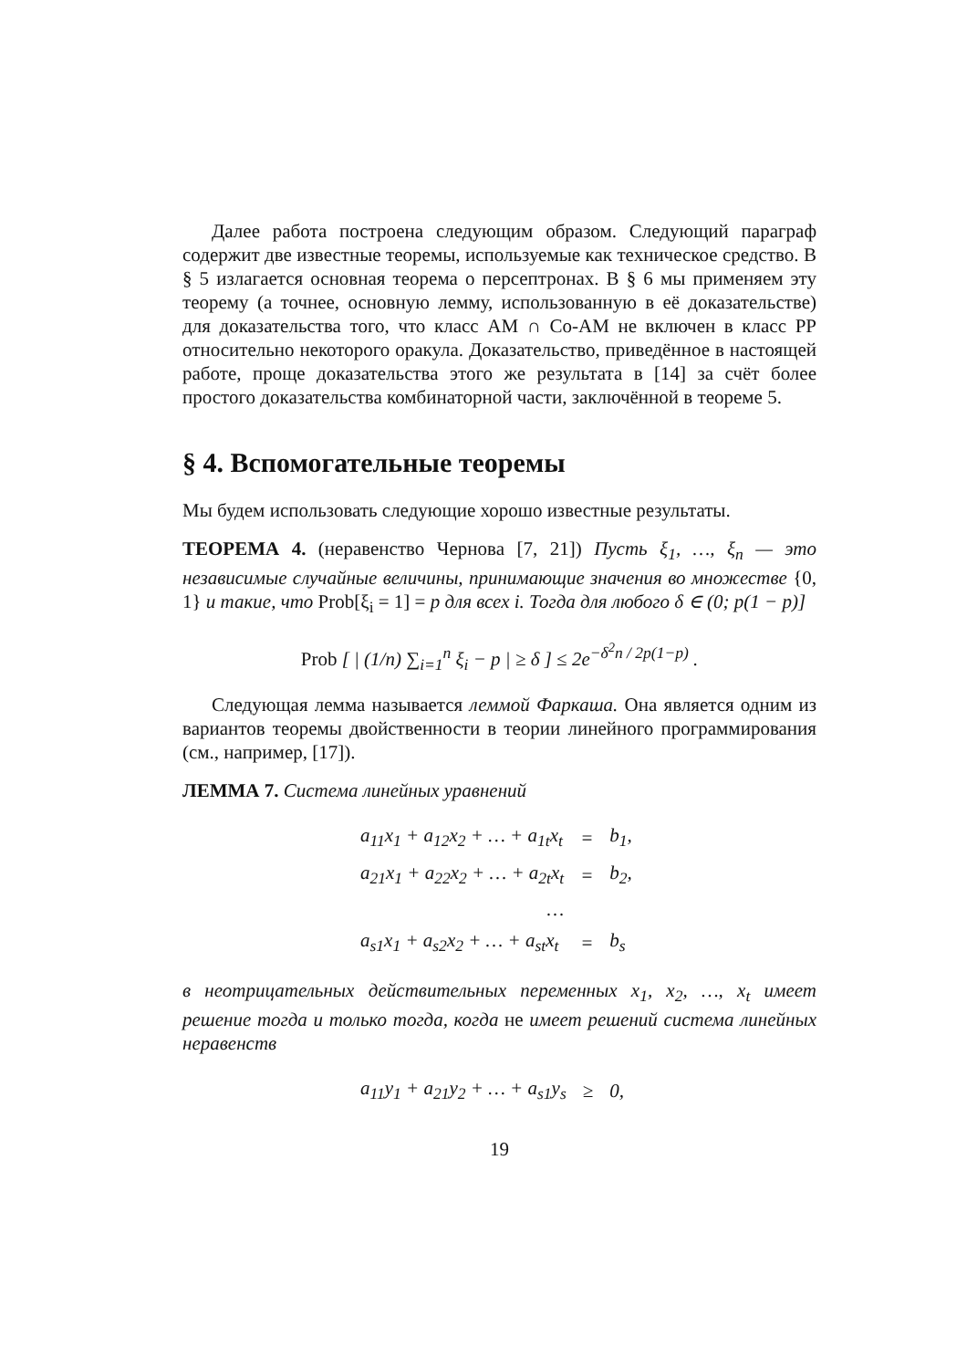Далее работа построена следующим образом. Следующий параграф содержит две известные теоремы, используемые как техническое средство. В § 5 излагается основная теорема о персептронах. В § 6 мы применяем эту теорему (а точнее, основную лемму, использованную в её доказательстве) для доказательства того, что класс AM ∩ Co-AM не включен в класс PP относительно некоторого оракула. Доказательство, приведённое в настоящей работе, проще доказательства этого же результата в [14] за счёт более простого доказательства комбинаторной части, заключённой в теореме 5.
§ 4. Вспомогательные теоремы
Мы будем использовать следующие хорошо известные результаты.
ТЕОРЕМА 4. (неравенство Чернова [7, 21]) Пусть ξ<sub>1</sub>, …, ξ<sub>n</sub> — это независимые случайные величины, принимающие значения во множестве {0, 1} и такие, что Prob[ξ<sub>i</sub> = 1] = p для всех i. Тогда для любого δ ∈ (0; p(1 − p)]
Prob [ | (1/n) ∑<sub>i=1</sub><sup>n</sup> ξ<sub>i</sub> − p | ≥ δ ] ≤ 2e<sup>−δ<sup>2</sup>n / 2p(1−p)</sup> .
Следующая лемма называется леммой Фаркаша. Она является одним из вариантов теоремы двойственности в теории линейного программирования (см., например, [17]).
ЛЕММА 7. Система линейных уравнений
| a<sub>11</sub>x<sub>1</sub> + a<sub>12</sub>x<sub>2</sub> + … + a<sub>1t</sub>x<sub>t</sub> | = | b<sub>1</sub>, |
| a<sub>21</sub>x<sub>1</sub> + a<sub>22</sub>x<sub>2</sub> + … + a<sub>2t</sub>x<sub>t</sub> | = | b<sub>2</sub>, |
| … | | |
| a<sub>s1</sub>x<sub>1</sub> + a<sub>s2</sub>x<sub>2</sub> + … + a<sub>st</sub>x<sub>t</sub> | = | b<sub>s</sub> |
в неотрицательных действительных переменных x<sub>1</sub>, x<sub>2</sub>, …, x<sub>t</sub> имеет решение тогда и только тогда, когда не имеет решений система линейных неравенств
| a<sub>11</sub>y<sub>1</sub> + a<sub>21</sub>y<sub>2</sub> + … + a<sub>s1</sub>y<sub>s</sub> | ≥ | 0, |
19